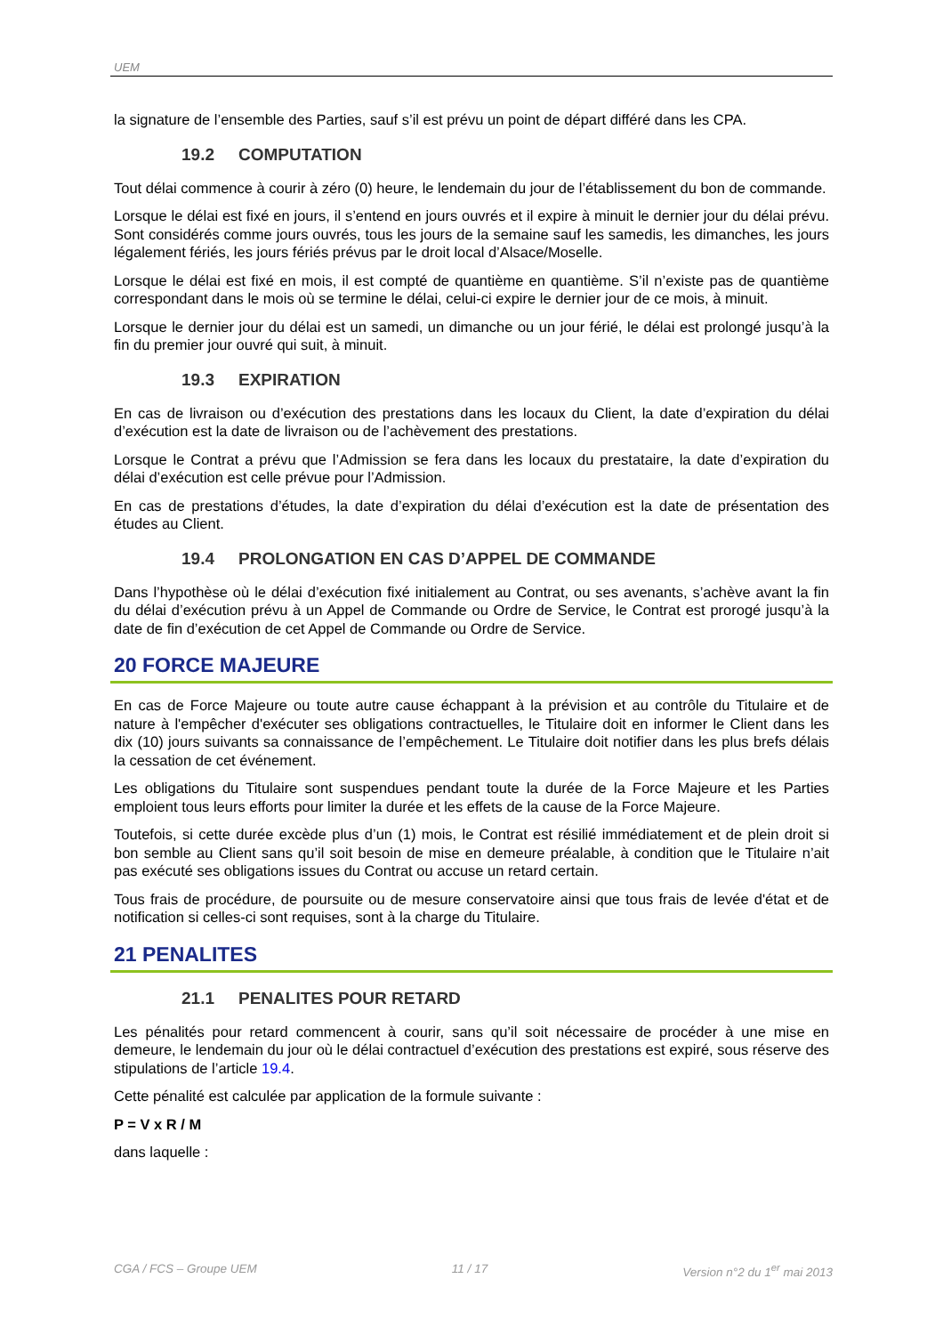UEM
la signature de l’ensemble des Parties, sauf s’il est prévu un point de départ différé dans les CPA.
19.2 COMPUTATION
Tout délai commence à courir à zéro (0) heure, le lendemain du jour de l’établissement du bon de commande.
Lorsque le délai est fixé en jours, il s’entend en jours ouvrés et il expire à minuit le dernier jour du délai prévu. Sont considérés comme jours ouvrés, tous les jours de la semaine sauf les samedis, les dimanches, les jours légalement fériés, les jours fériés prévus par le droit local d’Alsace/Moselle.
Lorsque le délai est fixé en mois, il est compté de quantième en quantième. S’il n’existe pas de quantième correspondant dans le mois où se termine le délai, celui-ci expire le dernier jour de ce mois, à minuit.
Lorsque le dernier jour du délai est un samedi, un dimanche ou un jour férié, le délai est prolongé jusqu’à la fin du premier jour ouvré qui suit, à minuit.
19.3 EXPIRATION
En cas de livraison ou d’exécution des prestations dans les locaux du Client, la date d’expiration du délai d’exécution est la date de livraison ou de l’achèvement des prestations.
Lorsque le Contrat a prévu que l’Admission se fera dans les locaux du prestataire, la date d’expiration du délai d’exécution est celle prévue pour l’Admission.
En cas de prestations d’études, la date d’expiration du délai d’exécution est la date de présentation des études au Client.
19.4 PROLONGATION EN CAS D’APPEL DE COMMANDE
Dans l’hypothèse où le délai d’exécution fixé initialement au Contrat, ou ses avenants, s’achève avant la fin du délai d’exécution prévu à un Appel de Commande ou Ordre de Service, le Contrat est prorogé jusqu’à la date de fin d’exécution de cet Appel de Commande ou Ordre de Service.
20 FORCE MAJEURE
En cas de Force Majeure ou toute autre cause échappant à la prévision et au contrôle du Titulaire et de nature à l'empêcher d'exécuter ses obligations contractuelles, le Titulaire doit en informer le Client dans les dix (10) jours suivants sa connaissance de l’empêchement. Le Titulaire doit notifier dans les plus brefs délais la cessation de cet événement.
Les obligations du Titulaire sont suspendues pendant toute la durée de la Force Majeure et les Parties emploient tous leurs efforts pour limiter la durée et les effets de la cause de la Force Majeure.
Toutefois, si cette durée excède plus d’un (1) mois, le Contrat est résilié immédiatement et de plein droit si bon semble au Client sans qu’il soit besoin de mise en demeure préalable, à condition que le Titulaire n’ait pas exécuté ses obligations issues du Contrat ou accuse un retard certain.
Tous frais de procédure, de poursuite ou de mesure conservatoire ainsi que tous frais de levée d'état et de notification si celles-ci sont requises, sont à la charge du Titulaire.
21 PENALITES
21.1 PENALITES POUR RETARD
Les pénalités pour retard commencent à courir, sans qu’il soit nécessaire de procéder à une mise en demeure, le lendemain du jour où le délai contractuel d’exécution des prestations est expiré, sous réserve des stipulations de l’article 19.4.
Cette pénalité est calculée par application de la formule suivante :
P = V x R / M
dans laquelle :
CGA / FCS – Groupe UEM 11 / 17 Version n°2 du 1<sup>er</sup> mai 2013